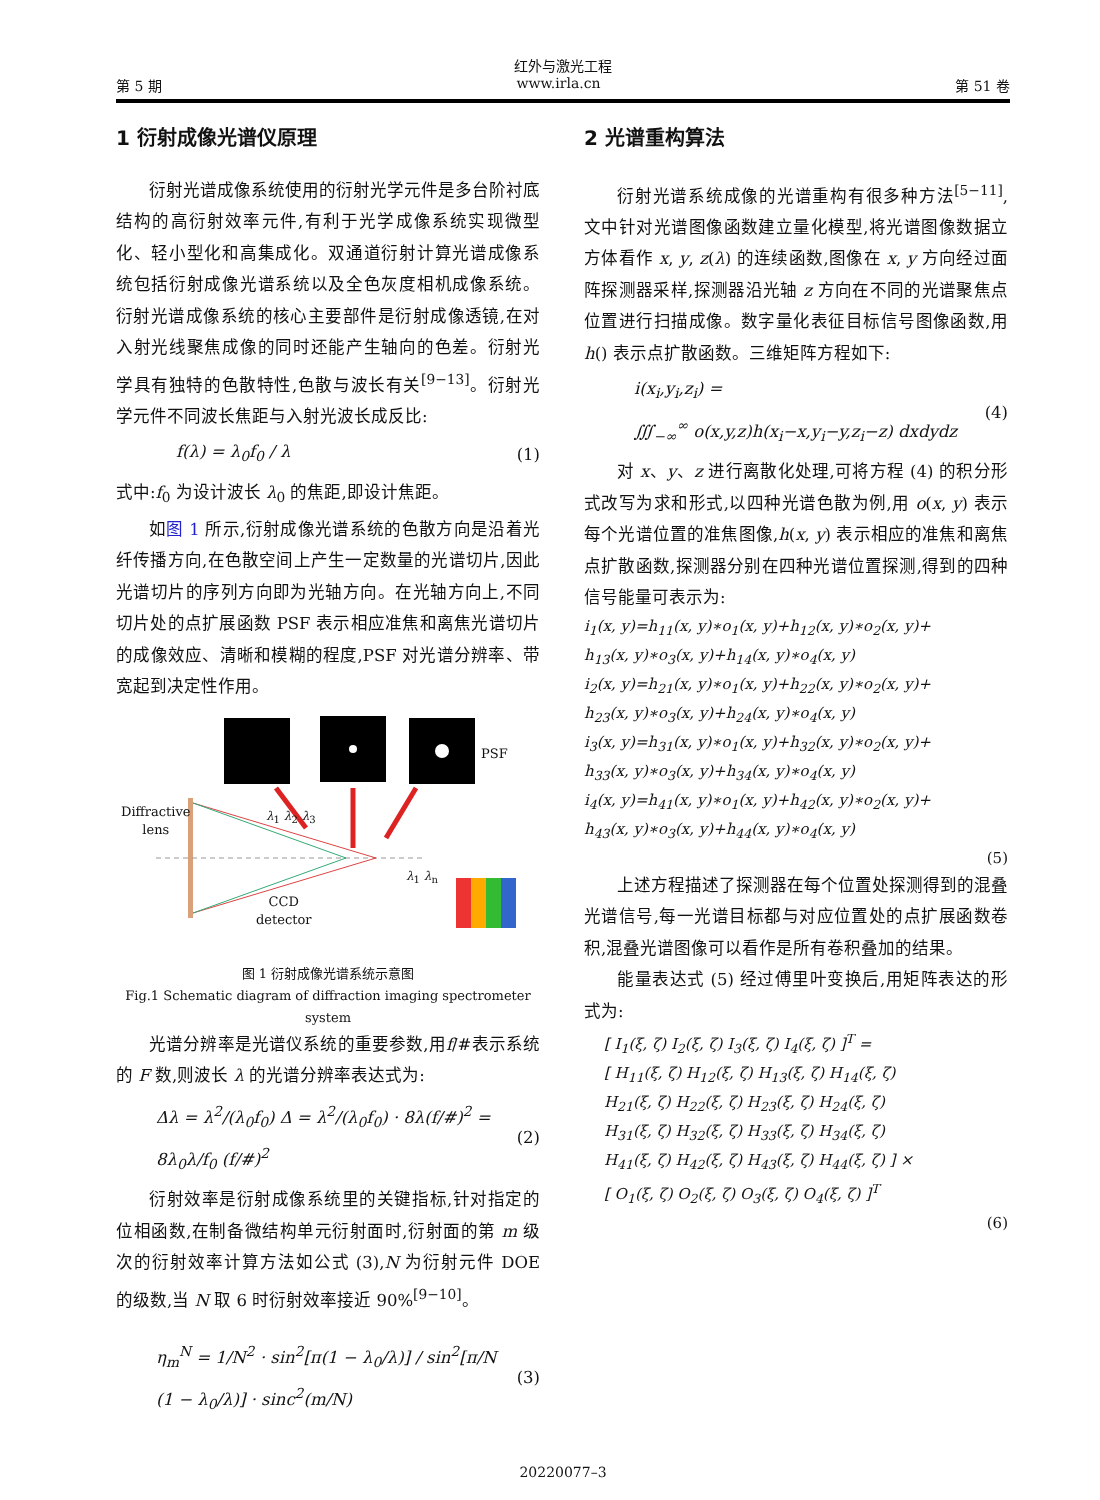红外与激光工程
第 5 期 www.irla.cn 第 51 卷
1 衍射成像光谱仪原理
衍射光谱成像系统使用的衍射光学元件是多台阶衬底结构的高衍射效率元件,有利于光学成像系统实现微型化、轻小型化和高集成化。双通道衍射计算光谱成像系统包括衍射成像光谱系统以及全色灰度相机成像系统。衍射光谱成像系统的核心主要部件是衍射成像透镜,在对入射光线聚焦成像的同时还能产生轴向的色差。衍射光学具有独特的色散特性,色散与波长有关<sup>[9−13]</sup>。衍射光学元件不同波长焦距与入射光波长成反比:
f(λ) = λ<sub>0</sub>f<sub>0</sub> / λ (1)
式中:f<sub>0</sub> 为设计波长 λ<sub>0</sub> 的焦距,即设计焦距。
如图 1 所示,衍射成像光谱系统的色散方向是沿着光纤传播方向,在色散空间上产生一定数量的光谱切片,因此光谱切片的序列方向即为光轴方向。在光轴方向上,不同切片处的点扩展函数 PSF 表示相应准焦和离焦光谱切片的成像效应、清晰和模糊的程度,PSF 对光谱分辨率、带宽起到决定性作用。
Diffractive
lens
PSF
λ<sub>1</sub> λ<sub>2</sub> λ<sub>3</sub>
λ<sub>1</sub> λ<sub>n</sub>
CCD
detector
图 1 衍射成像光谱系统示意图
Fig.1 Schematic diagram of diffraction imaging spectrometer system
光谱分辨率是光谱仪系统的重要参数,用f/#表示系统的 F 数,则波长 λ 的光谱分辨率表达式为:
Δλ = λ<sup>2</sup>/(λ<sub>0</sub>f<sub>0</sub>) Δ = λ<sup>2</sup>/(λ<sub>0</sub>f<sub>0</sub>) · 8λ(f/#)<sup>2</sup> = 8λ<sub>0</sub>λ/f<sub>0</sub> (f/#)<sup>2</sup> (2)
衍射效率是衍射成像系统里的关键指标,针对指定的位相函数,在制备微结构单元衍射面时,衍射面的第 m 级次的衍射效率计算方法如公式 (3),N 为衍射元件 DOE 的级数,当 N 取 6 时衍射效率接近 90%<sup>[9−10]</sup>。
η<sub>m</sub><sup>N</sup> = 1/N<sup>2</sup> · sin<sup>2</sup>[π(1 − λ<sub>0</sub>/λ)] / sin<sup>2</sup>[π/N (1 − λ<sub>0</sub>/λ)] · sinc<sup>2</sup>(m/N) (3)
2 光谱重构算法
衍射光谱系统成像的光谱重构有很多种方法<sup>[5−11]</sup>,文中针对光谱图像函数建立量化模型,将光谱图像数据立方体看作 x, y, z(λ) 的连续函数,图像在 x, y 方向经过面阵探测器采样,探测器沿光轴 z 方向在不同的光谱聚焦点位置进行扫描成像。数字量化表征目标信号图像函数,用 h() 表示点扩散函数。三维矩阵方程如下:
i(x<sub>i</sub>,y<sub>i</sub>,z<sub>i</sub>) =
∭<sub>−∞</sub><sup>∞</sup> o(x,y,z)h(x<sub>i</sub>−x,y<sub>i</sub>−y,z<sub>i</sub>−z) dxdydz (4)
对 x、y、z 进行离散化处理,可将方程 (4) 的积分形式改写为求和形式,以四种光谱色散为例,用 o(x, y) 表示每个光谱位置的准焦图像,h(x, y) 表示相应的准焦和离焦点扩散函数,探测器分别在四种光谱位置探测,得到的四种信号能量可表示为:
i<sub>1</sub>(x, y)=h<sub>11</sub>(x, y)∗o<sub>1</sub>(x, y)+h<sub>12</sub>(x, y)∗o<sub>2</sub>(x, y)+
h<sub>13</sub>(x, y)∗o<sub>3</sub>(x, y)+h<sub>14</sub>(x, y)∗o<sub>4</sub>(x, y)
i<sub>2</sub>(x, y)=h<sub>21</sub>(x, y)∗o<sub>1</sub>(x, y)+h<sub>22</sub>(x, y)∗o<sub>2</sub>(x, y)+
h<sub>23</sub>(x, y)∗o<sub>3</sub>(x, y)+h<sub>24</sub>(x, y)∗o<sub>4</sub>(x, y)
i<sub>3</sub>(x, y)=h<sub>31</sub>(x, y)∗o<sub>1</sub>(x, y)+h<sub>32</sub>(x, y)∗o<sub>2</sub>(x, y)+
h<sub>33</sub>(x, y)∗o<sub>3</sub>(x, y)+h<sub>34</sub>(x, y)∗o<sub>4</sub>(x, y)
i<sub>4</sub>(x, y)=h<sub>41</sub>(x, y)∗o<sub>1</sub>(x, y)+h<sub>42</sub>(x, y)∗o<sub>2</sub>(x, y)+
h<sub>43</sub>(x, y)∗o<sub>3</sub>(x, y)+h<sub>44</sub>(x, y)∗o<sub>4</sub>(x, y)
(5)
上述方程描述了探测器在每个位置处探测得到的混叠光谱信号,每一光谱目标都与对应位置处的点扩展函数卷积,混叠光谱图像可以看作是所有卷积叠加的结果。
能量表达式 (5) 经过傅里叶变换后,用矩阵表达的形式为:
[ I<sub>1</sub>(ξ, ζ) I<sub>2</sub>(ξ, ζ) I<sub>3</sub>(ξ, ζ) I<sub>4</sub>(ξ, ζ) ]<sup>T</sup> =
[ H<sub>11</sub>(ξ, ζ) H<sub>12</sub>(ξ, ζ) H<sub>13</sub>(ξ, ζ) H<sub>14</sub>(ξ, ζ)
H<sub>21</sub>(ξ, ζ) H<sub>22</sub>(ξ, ζ) H<sub>23</sub>(ξ, ζ) H<sub>24</sub>(ξ, ζ)
H<sub>31</sub>(ξ, ζ) H<sub>32</sub>(ξ, ζ) H<sub>33</sub>(ξ, ζ) H<sub>34</sub>(ξ, ζ)
H<sub>41</sub>(ξ, ζ) H<sub>42</sub>(ξ, ζ) H<sub>43</sub>(ξ, ζ) H<sub>44</sub>(ξ, ζ) ] ×
[ O<sub>1</sub>(ξ, ζ) O<sub>2</sub>(ξ, ζ) O<sub>3</sub>(ξ, ζ) O<sub>4</sub>(ξ, ζ) ]<sup>T</sup>
(6)
20220077–3